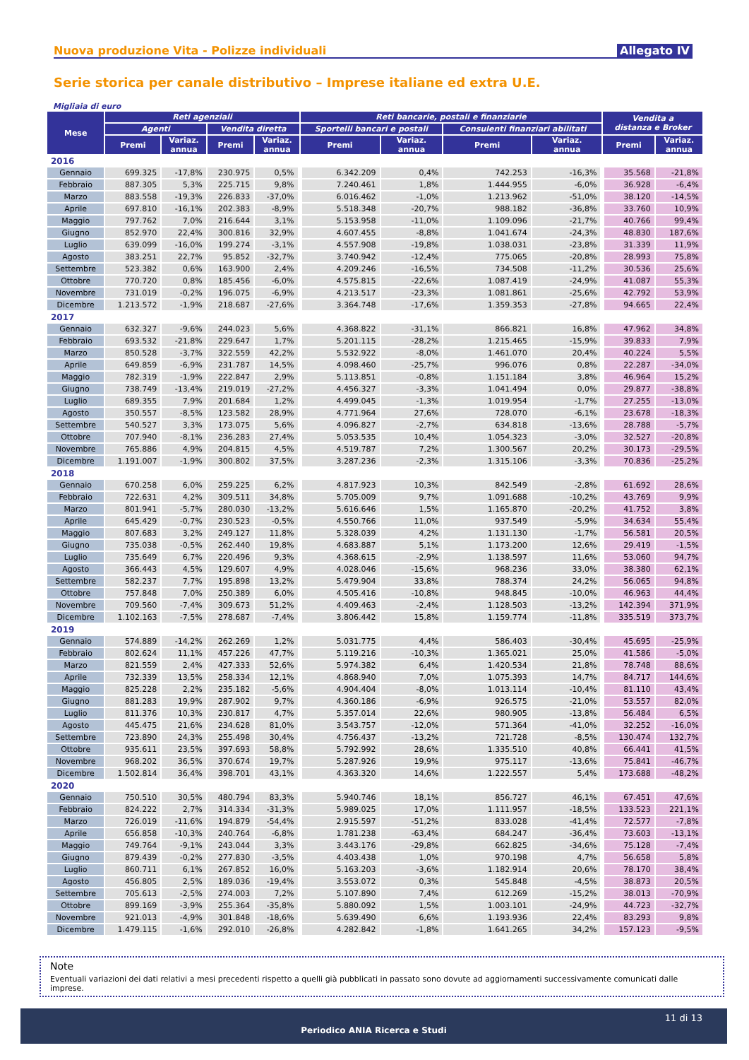Nuova produzione Vita - Polizze individuali Allegato IV
Serie storica per canale distributivo – Imprese italiane ed extra U.E.
Migliaia di euro
| Mese | Reti agenziali | | | | Reti bancarie, postali e finanziarie | | | | Vendita a distanza e Broker | |
| --- | --- | --- | --- | --- | --- | --- | --- | --- | --- | --- |
| | Agenti | | Vendita diretta | | Sportelli bancari e postali | | Consulenti finanziari abilitati | | | |
| | Premi | Variaz. annua | Premi | Variaz. annua | Premi | Variaz. annua | Premi | Variaz. annua | Premi | Variaz. annua |
| 2016 | | | | | | | | | | |
| Gennaio | 699.325 | -17,8% | 230.975 | 0,5% | 6.342.209 | 0,4% | 742.253 | -16,3% | 35.568 | -21,8% |
| Febbraio | 887.305 | 5,3% | 225.715 | 9,8% | 7.240.461 | 1,8% | 1.444.955 | -6,0% | 36.928 | -6,4% |
| Marzo | 883.558 | -19,3% | 226.833 | -37,0% | 6.016.462 | -1,0% | 1.213.962 | -51,0% | 38.120 | -14,5% |
| Aprile | 697.810 | -16,1% | 202.383 | -8,9% | 5.518.348 | -20,7% | 988.182 | -36,8% | 33.760 | 10,9% |
| Maggio | 797.762 | 7,0% | 216.644 | 3,1% | 5.153.958 | -11,0% | 1.109.096 | -21,7% | 40.766 | 99,4% |
| Giugno | 852.970 | 22,4% | 300.816 | 32,9% | 4.607.455 | -8,8% | 1.041.674 | -24,3% | 48.830 | 187,6% |
| Luglio | 639.099 | -16,0% | 199.274 | -3,1% | 4.557.908 | -19,8% | 1.038.031 | -23,8% | 31.339 | 11,9% |
| Agosto | 383.251 | 22,7% | 95.852 | -32,7% | 3.740.942 | -12,4% | 775.065 | -20,8% | 28.993 | 75,8% |
| Settembre | 523.382 | 0,6% | 163.900 | 2,4% | 4.209.246 | -16,5% | 734.508 | -11,2% | 30.536 | 25,6% |
| Ottobre | 770.720 | 0,8% | 185.456 | -6,0% | 4.575.815 | -22,6% | 1.087.419 | -24,9% | 41.087 | 55,3% |
| Novembre | 731.019 | -0,2% | 196.075 | -6,9% | 4.213.517 | -23,3% | 1.081.861 | -25,6% | 42.792 | 53,9% |
| Dicembre | 1.213.572 | -1,9% | 218.687 | -27,6% | 3.364.748 | -17,6% | 1.359.353 | -27,8% | 94.665 | 22,4% |
| 2017 | | | | | | | | | | |
| Gennaio | 632.327 | -9,6% | 244.023 | 5,6% | 4.368.822 | -31,1% | 866.821 | 16,8% | 47.962 | 34,8% |
| Febbraio | 693.532 | -21,8% | 229.647 | 1,7% | 5.201.115 | -28,2% | 1.215.465 | -15,9% | 39.833 | 7,9% |
| Marzo | 850.528 | -3,7% | 322.559 | 42,2% | 5.532.922 | -8,0% | 1.461.070 | 20,4% | 40.224 | 5,5% |
| Aprile | 649.859 | -6,9% | 231.787 | 14,5% | 4.098.460 | -25,7% | 996.076 | 0,8% | 22.287 | -34,0% |
| Maggio | 782.319 | -1,9% | 222.847 | 2,9% | 5.113.851 | -0,8% | 1.151.184 | 3,8% | 46.964 | 15,2% |
| Giugno | 738.749 | -13,4% | 219.019 | -27,2% | 4.456.327 | -3,3% | 1.041.494 | 0,0% | 29.877 | -38,8% |
| Luglio | 689.355 | 7,9% | 201.684 | 1,2% | 4.499.045 | -1,3% | 1.019.954 | -1,7% | 27.255 | -13,0% |
| Agosto | 350.557 | -8,5% | 123.582 | 28,9% | 4.771.964 | 27,6% | 728.070 | -6,1% | 23.678 | -18,3% |
| Settembre | 540.527 | 3,3% | 173.075 | 5,6% | 4.096.827 | -2,7% | 634.818 | -13,6% | 28.788 | -5,7% |
| Ottobre | 707.940 | -8,1% | 236.283 | 27,4% | 5.053.535 | 10,4% | 1.054.323 | -3,0% | 32.527 | -20,8% |
| Novembre | 765.886 | 4,9% | 204.815 | 4,5% | 4.519.787 | 7,2% | 1.300.567 | 20,2% | 30.173 | -29,5% |
| Dicembre | 1.191.007 | -1,9% | 300.802 | 37,5% | 3.287.236 | -2,3% | 1.315.106 | -3,3% | 70.836 | -25,2% |
| 2018 | | | | | | | | | | |
| Gennaio | 670.258 | 6,0% | 259.225 | 6,2% | 4.817.923 | 10,3% | 842.549 | -2,8% | 61.692 | 28,6% |
| Febbraio | 722.631 | 4,2% | 309.511 | 34,8% | 5.705.009 | 9,7% | 1.091.688 | -10,2% | 43.769 | 9,9% |
| Marzo | 801.941 | -5,7% | 280.030 | -13,2% | 5.616.646 | 1,5% | 1.165.870 | -20,2% | 41.752 | 3,8% |
| Aprile | 645.429 | -0,7% | 230.523 | -0,5% | 4.550.766 | 11,0% | 937.549 | -5,9% | 34.634 | 55,4% |
| Maggio | 807.683 | 3,2% | 249.127 | 11,8% | 5.328.039 | 4,2% | 1.131.130 | -1,7% | 56.581 | 20,5% |
| Giugno | 735.038 | -0,5% | 262.440 | 19,8% | 4.683.887 | 5,1% | 1.173.200 | 12,6% | 29.419 | -1,5% |
| Luglio | 735.649 | 6,7% | 220.496 | 9,3% | 4.368.615 | -2,9% | 1.138.597 | 11,6% | 53.060 | 94,7% |
| Agosto | 366.443 | 4,5% | 129.607 | 4,9% | 4.028.046 | -15,6% | 968.236 | 33,0% | 38.380 | 62,1% |
| Settembre | 582.237 | 7,7% | 195.898 | 13,2% | 5.479.904 | 33,8% | 788.374 | 24,2% | 56.065 | 94,8% |
| Ottobre | 757.848 | 7,0% | 250.389 | 6,0% | 4.505.416 | -10,8% | 948.845 | -10,0% | 46.963 | 44,4% |
| Novembre | 709.560 | -7,4% | 309.673 | 51,2% | 4.409.463 | -2,4% | 1.128.503 | -13,2% | 142.394 | 371,9% |
| Dicembre | 1.102.163 | -7,5% | 278.687 | -7,4% | 3.806.442 | 15,8% | 1.159.774 | -11,8% | 335.519 | 373,7% |
| 2019 | | | | | | | | | | |
| Gennaio | 574.889 | -14,2% | 262.269 | 1,2% | 5.031.775 | 4,4% | 586.403 | -30,4% | 45.695 | -25,9% |
| Febbraio | 802.624 | 11,1% | 457.226 | 47,7% | 5.119.216 | -10,3% | 1.365.021 | 25,0% | 41.586 | -5,0% |
| Marzo | 821.559 | 2,4% | 427.333 | 52,6% | 5.974.382 | 6,4% | 1.420.534 | 21,8% | 78.748 | 88,6% |
| Aprile | 732.339 | 13,5% | 258.334 | 12,1% | 4.868.940 | 7,0% | 1.075.393 | 14,7% | 84.717 | 144,6% |
| Maggio | 825.228 | 2,2% | 235.182 | -5,6% | 4.904.404 | -8,0% | 1.013.114 | -10,4% | 81.110 | 43,4% |
| Giugno | 881.283 | 19,9% | 287.902 | 9,7% | 4.360.186 | -6,9% | 926.575 | -21,0% | 53.557 | 82,0% |
| Luglio | 811.376 | 10,3% | 230.817 | 4,7% | 5.357.014 | 22,6% | 980.905 | -13,8% | 56.484 | 6,5% |
| Agosto | 445.475 | 21,6% | 234.628 | 81,0% | 3.543.757 | -12,0% | 571.364 | -41,0% | 32.252 | -16,0% |
| Settembre | 723.890 | 24,3% | 255.498 | 30,4% | 4.756.437 | -13,2% | 721.728 | -8,5% | 130.474 | 132,7% |
| Ottobre | 935.611 | 23,5% | 397.693 | 58,8% | 5.792.992 | 28,6% | 1.335.510 | 40,8% | 66.441 | 41,5% |
| Novembre | 968.202 | 36,5% | 370.674 | 19,7% | 5.287.926 | 19,9% | 975.117 | -13,6% | 75.841 | -46,7% |
| Dicembre | 1.502.814 | 36,4% | 398.701 | 43,1% | 4.363.320 | 14,6% | 1.222.557 | 5,4% | 173.688 | -48,2% |
| 2020 | | | | | | | | | | |
| Gennaio | 750.510 | 30,5% | 480.794 | 83,3% | 5.940.746 | 18,1% | 856.727 | 46,1% | 67.451 | 47,6% |
| Febbraio | 824.222 | 2,7% | 314.334 | -31,3% | 5.989.025 | 17,0% | 1.111.957 | -18,5% | 133.523 | 221,1% |
| Marzo | 726.019 | -11,6% | 194.879 | -54,4% | 2.915.597 | -51,2% | 833.028 | -41,4% | 72.577 | -7,8% |
| Aprile | 656.858 | -10,3% | 240.764 | -6,8% | 1.781.238 | -63,4% | 684.247 | -36,4% | 73.603 | -13,1% |
| Maggio | 749.764 | -9,1% | 243.044 | 3,3% | 3.443.176 | -29,8% | 662.825 | -34,6% | 75.128 | -7,4% |
| Giugno | 879.439 | -0,2% | 277.830 | -3,5% | 4.403.438 | 1,0% | 970.198 | 4,7% | 56.658 | 5,8% |
| Luglio | 860.711 | 6,1% | 267.852 | 16,0% | 5.163.203 | -3,6% | 1.182.914 | 20,6% | 78.170 | 38,4% |
| Agosto | 456.805 | 2,5% | 189.036 | -19,4% | 3.553.072 | 0,3% | 545.848 | -4,5% | 38.873 | 20,5% |
| Settembre | 705.613 | -2,5% | 274.003 | 7,2% | 5.107.890 | 7,4% | 612.269 | -15,2% | 38.013 | -70,9% |
| Ottobre | 899.169 | -3,9% | 255.364 | -35,8% | 5.880.092 | 1,5% | 1.003.101 | -24,9% | 44.723 | -32,7% |
| Novembre | 921.013 | -4,9% | 301.848 | -18,6% | 5.639.490 | 6,6% | 1.193.936 | 22,4% | 83.293 | 9,8% |
| Dicembre | 1.479.115 | -1,6% | 292.010 | -26,8% | 4.282.842 | -1,8% | 1.641.265 | 34,2% | 157.123 | -9,5% |
Note
Eventuali variazioni dei dati relativi a mesi precedenti rispetto a quelli già pubblicati in passato sono dovute ad aggiornamenti successivamente comunicati dalle imprese.
11 di 13
Periodico ANIA Ricerca e Studi